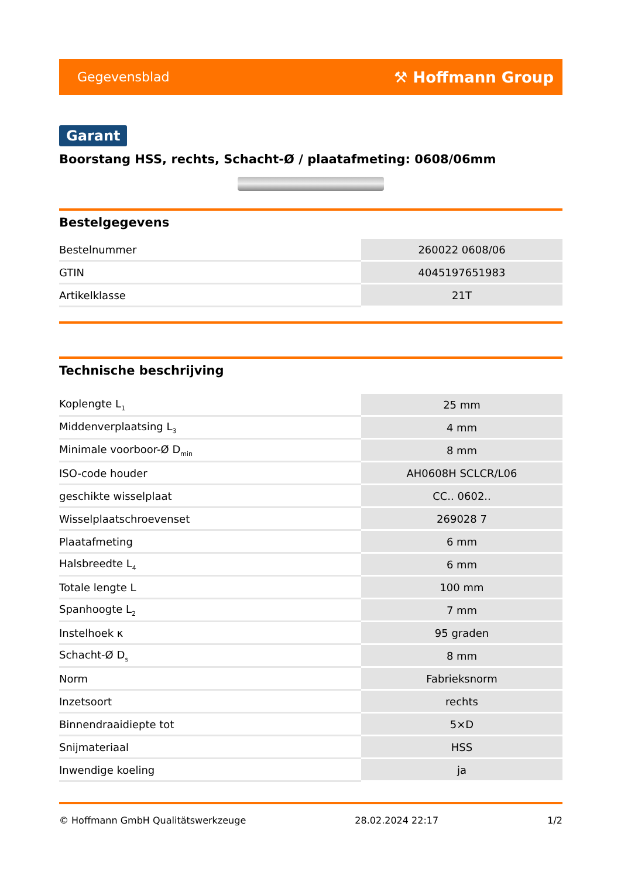Gegevensblad ⚒ Hoffmann Group
Garant
Boorstang HSS, rechts, Schacht-Ø / plaatafmeting: 0608/06mm
Bestelgegevens
| Bestelnummer | 260022 0608/06 |
| GTIN | 4045197651983 |
| Artikelklasse | 21T |
Technische beschrijving
| Koplengte L<sub>1</sub> | 25 mm |
| Middenverplaatsing L<sub>3</sub> | 4 mm |
| Minimale voorboor-Ø D<sub>min</sub> | 8 mm |
| ISO-code houder | AH0608H SCLCR/L06 |
| geschikte wisselplaat | CC.. 0602.. |
| Wisselplaatschroevenset | 269028 7 |
| Plaatafmeting | 6 mm |
| Halsbreedte L<sub>4</sub> | 6 mm |
| Totale lengte L | 100 mm |
| Spanhoogte L<sub>2</sub> | 7 mm |
| Instelhoek κ | 95 graden |
| Schacht-Ø D<sub>s</sub> | 8 mm |
| Norm | Fabrieksnorm |
| Inzetsoort | rechts |
| Binnendraaidiepte tot | 5×D |
| Snijmateriaal | HSS |
| Inwendige koeling | ja |
© Hoffmann GmbH Qualitätswerkzeuge 28.02.2024 22:17 1/2